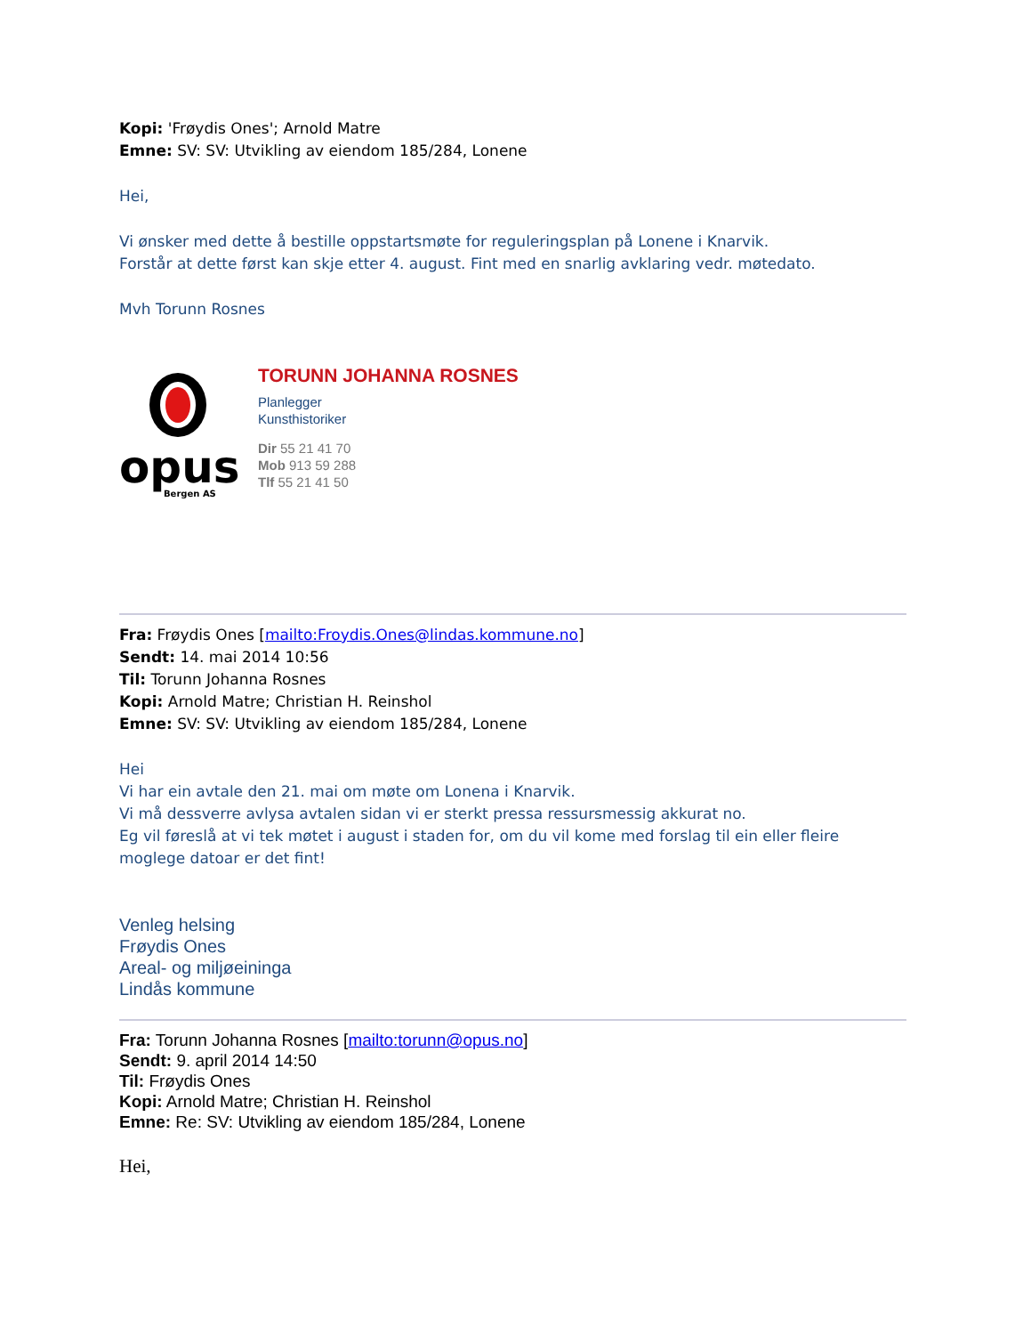Kopi: 'Frøydis Ones'; Arnold Matre
Emne: SV: SV: Utvikling av eiendom 185/284, Lonene
Hei,
Vi ønsker med dette å bestille oppstartsmøte for reguleringsplan på Lonene i Knarvik.
Forstår at dette først kan skje etter 4. august. Fint med en snarlig avklaring vedr. møtedato.
Mvh Torunn Rosnes
opus
Bergen AS
TORUNN JOHANNA ROSNES
Planlegger
Kunsthistoriker
Dir 55 21 41 70
Mob 913 59 288
Tlf 55 21 41 50
Fra: Frøydis Ones [mailto:Froydis.Ones@lindas.kommune.no]
Sendt: 14. mai 2014 10:56
Til: Torunn Johanna Rosnes
Kopi: Arnold Matre; Christian H. Reinshol
Emne: SV: SV: Utvikling av eiendom 185/284, Lonene
Hei
Vi har ein avtale den 21. mai om møte om Lonena i Knarvik.
Vi må dessverre avlysa avtalen sidan vi er sterkt pressa ressursmessig akkurat no.
Eg vil føreslå at vi tek møtet i august i staden for, om du vil kome med forslag til ein eller fleire moglege datoar er det fint!
Venleg helsing
Frøydis Ones
Areal- og miljøeininga
Lindås kommune
Fra: Torunn Johanna Rosnes [mailto:torunn@opus.no]
Sendt: 9. april 2014 14:50
Til: Frøydis Ones
Kopi: Arnold Matre; Christian H. Reinshol
Emne: Re: SV: Utvikling av eiendom 185/284, Lonene
Hei,